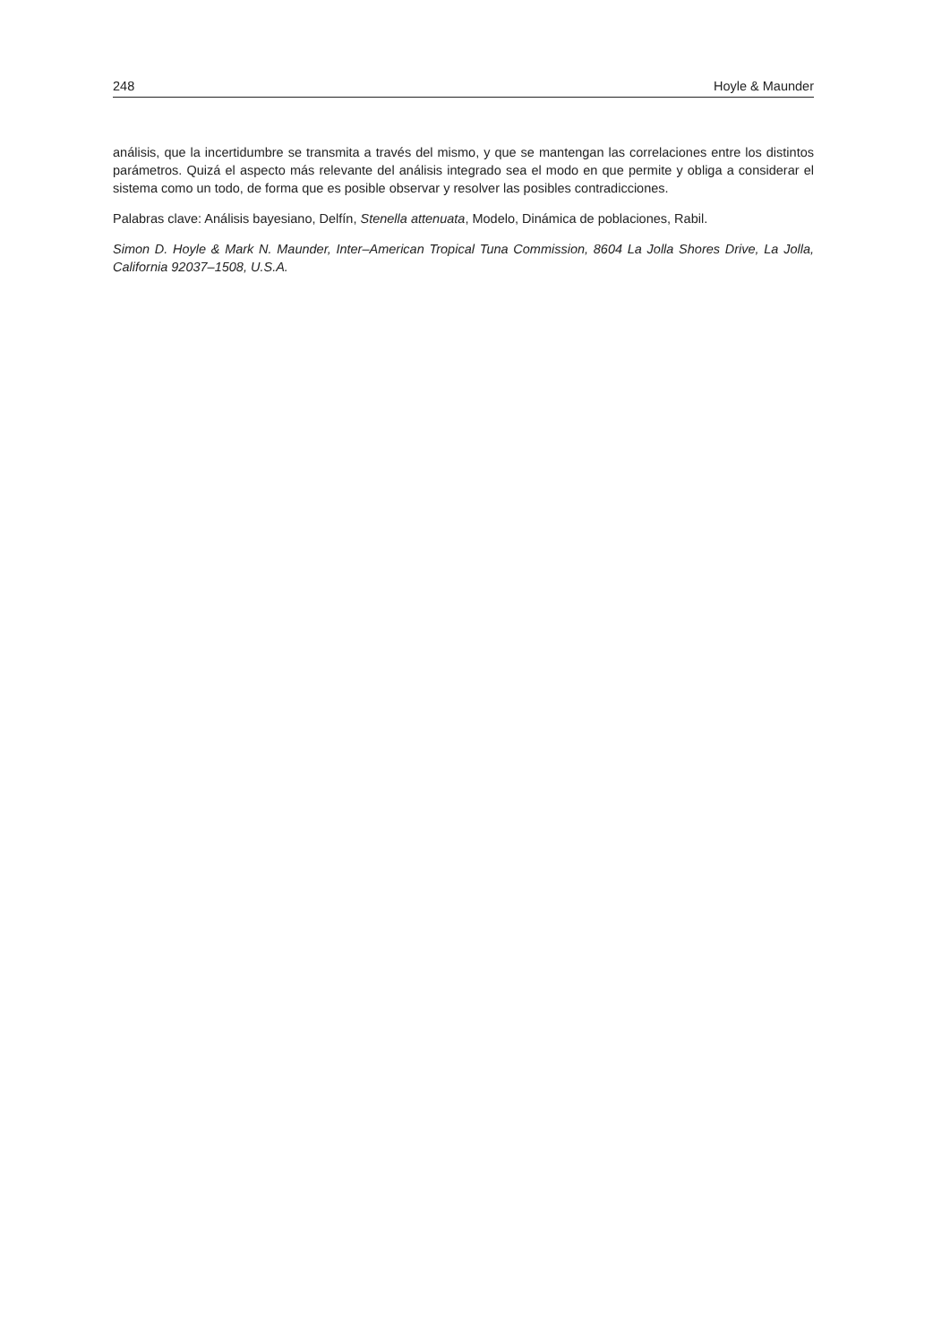248 Hoyle & Maunder
análisis, que la incertidumbre se transmita a través del mismo, y que se mantengan las correlaciones entre los distintos parámetros. Quizá el aspecto más relevante del análisis integrado sea el modo en que permite y obliga a considerar el sistema como un todo, de forma que es posible observar y resolver las posibles contradicciones.
Palabras clave: Análisis bayesiano, Delfín, Stenella attenuata, Modelo, Dinámica de poblaciones, Rabil.
Simon D. Hoyle & Mark N. Maunder, Inter–American Tropical Tuna Commission, 8604 La Jolla Shores Drive, La Jolla, California 92037–1508, U.S.A.